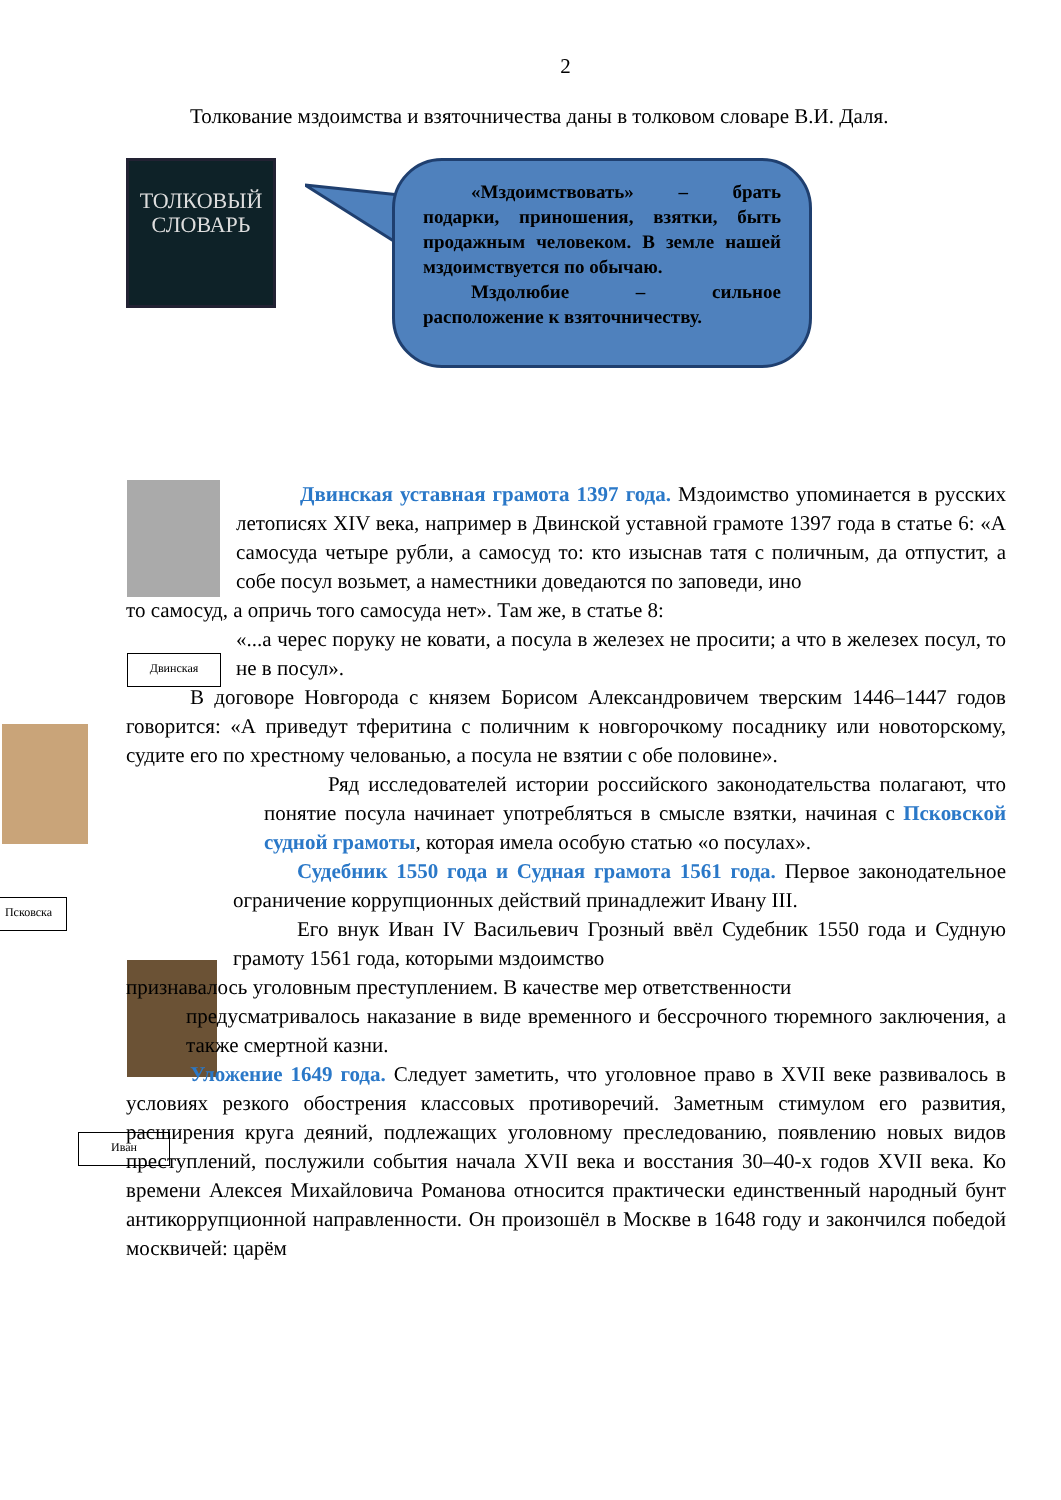2
Толкование мздоимства и взяточничества даны в толковом словаре В.И. Даля.
ТОЛКОВЫЙ
СЛОВАРЬ
«Мздоимствовать» – брать подарки, приношения, взятки, быть продажным человеком. В земле нашей мздоимствуется по обычаю.
Мздолюбие – сильное расположение к взяточничеству.
Двинская
Псковска
Иван
Двинская уставная грамота 1397 года. Мздоимство упоминается в русских летописях XIV века, например в Двинской уставной грамоте 1397 года в статье 6: «А самосуда четыре рубли, а самосуд то: кто изыснав татя с поличным, да отпустит, а собе посул возьмет, а наместники доведаются по заповеди, ино
то самосуд, а опричь того самосуда нет». Там же, в статье 8:
«...а черес поруку не ковати, а посула в железех не просити; а что в железех посул, то не в посул».
В договоре Новгорода с князем Борисом Александровичем тверским 1446–1447 годов говорится: «А приведут тферитина с поличним к новгорочкому посаднику или новоторскому, судите его по хрестному челованью, а посула не взятии с обе половине».
Ряд исследователей истории российского законодательства полагают, что понятие посула начинает употребляться в смысле взятки, начиная с Псковской судной грамоты, которая имела особую статью «о посулах».
Судебник 1550 года и Судная грамота 1561 года. Первое законодательное ограничение коррупционных действий принадлежит Ивану III.
Его внук Иван IV Васильевич Грозный ввёл Судебник 1550 года и Судную грамоту 1561 года, которыми мздоимство
признавалось уголовным преступлением. В качестве мер ответственности
предусматривалось наказание в виде временного и бессрочного тюремного заключения, а также смертной казни.
Уложение 1649 года. Следует заметить, что уголовное право в XVII веке развивалось в условиях резкого обострения классовых противоречий. Заметным стимулом его развития, расширения круга деяний, подлежащих уголовному преследованию, появлению новых видов преступлений, послужили события начала XVII века и восстания 30–40-х годов XVII века. Ко времени Алексея Михайловича Романова относится практически единственный народный бунт антикоррупционной направленности. Он произошёл в Москве в 1648 году и закончился победой москвичей: царём